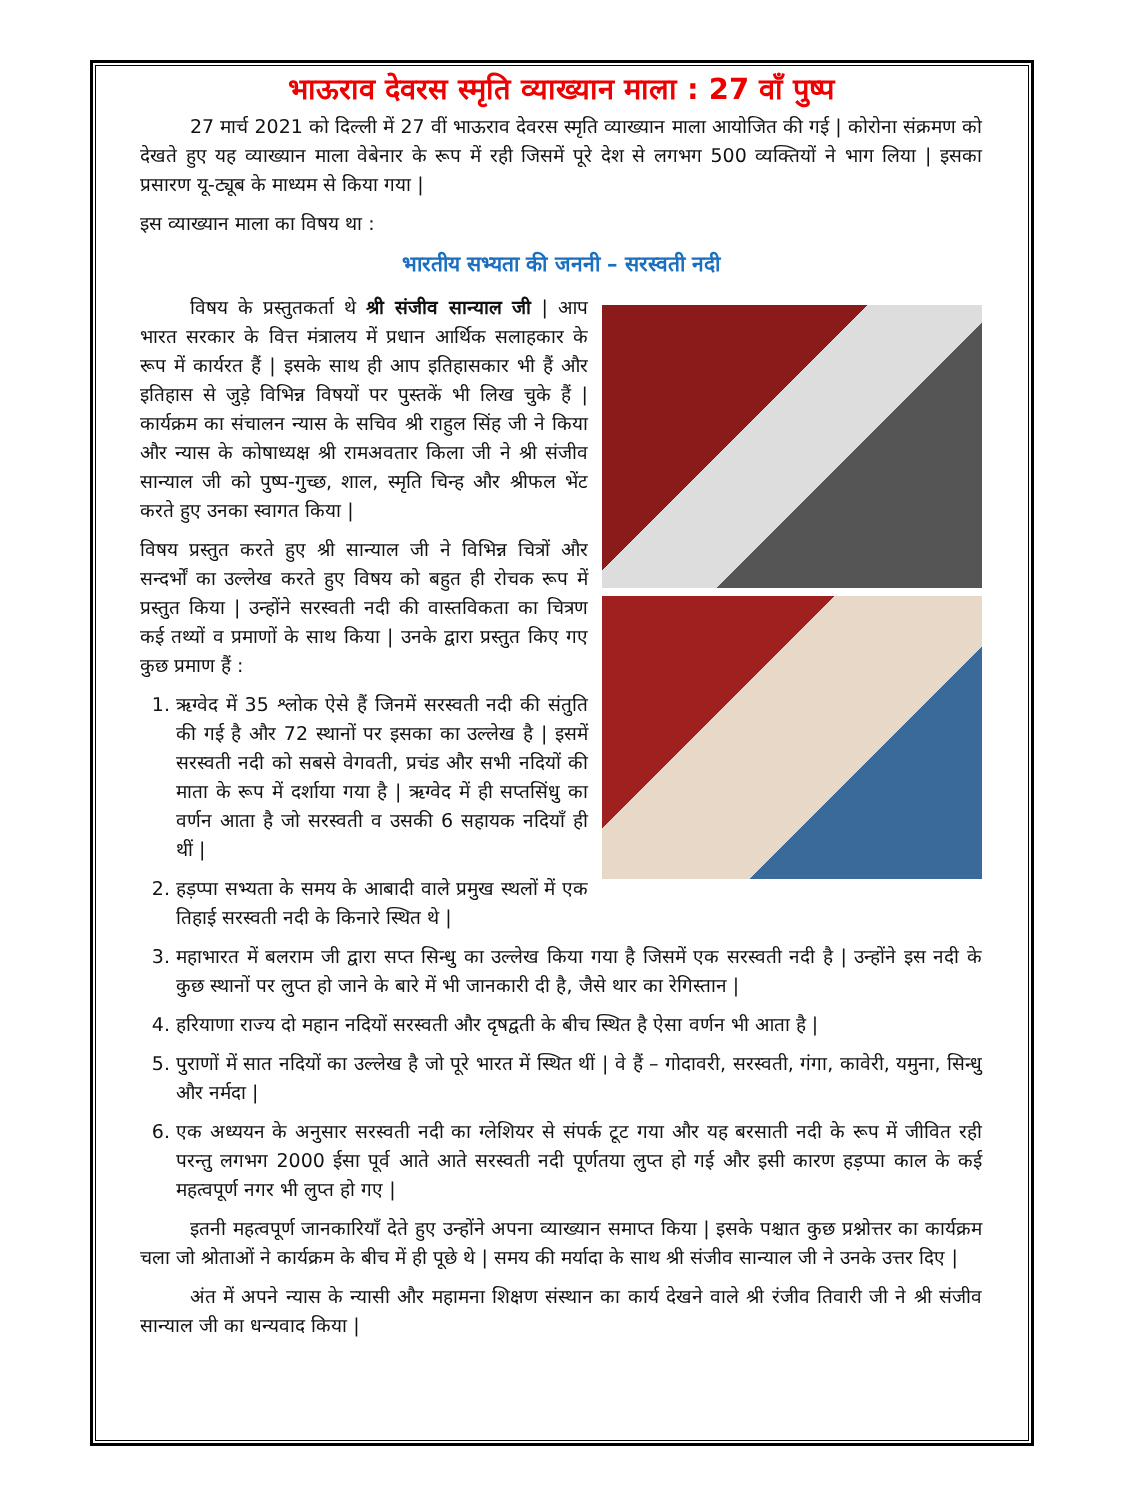भाऊराव देवरस स्मृति व्याख्यान माला : 27 वाँ पुष्प
27 मार्च 2021 को दिल्ली में 27 वीं भाऊराव देवरस स्मृति व्याख्यान माला आयोजित की गई | कोरोना संक्रमण को देखते हुए यह व्याख्यान माला वेबेनार के रूप में रही जिसमें पूरे देश से लगभग 500 व्यक्तियों ने भाग लिया | इसका प्रसारण यू-ट्यूब के माध्यम से किया गया |
इस व्याख्यान माला का विषय था :
भारतीय सभ्यता की जननी – सरस्वती नदी
विषय के प्रस्तुतकर्ता थे श्री संजीव सान्याल जी | आप भारत सरकार के वित्त मंत्रालय में प्रधान आर्थिक सलाहकार के रूप में कार्यरत हैं | इसके साथ ही आप इतिहासकार भी हैं और इतिहास से जुड़े विभिन्न विषयों पर पुस्तकें भी लिख चुके हैं | कार्यक्रम का संचालन न्यास के सचिव श्री राहुल सिंह जी ने किया और न्यास के कोषाध्यक्ष श्री रामअवतार किला जी ने श्री संजीव सान्याल जी को पुष्प-गुच्छ, शाल, स्मृति चिन्ह और श्रीफल भेंट करते हुए उनका स्वागत किया |
विषय प्रस्तुत करते हुए श्री सान्याल जी ने विभिन्न चित्रों और सन्दर्भों का उल्लेख करते हुए विषय को बहुत ही रोचक रूप में प्रस्तुत किया | उन्होंने सरस्वती नदी की वास्तविकता का चित्रण कई तथ्यों व प्रमाणों के साथ किया | उनके द्वारा प्रस्तुत किए गए कुछ प्रमाण हैं :
1. ऋग्वेद में 35 श्लोक ऐसे हैं जिनमें सरस्वती नदी की संतुति की गई है और 72 स्थानों पर इसका का उल्लेख है | इसमें सरस्वती नदी को सबसे वेगवती, प्रचंड और सभी नदियों की माता के रूप में दर्शाया गया है | ऋग्वेद में ही सप्तसिंधु का वर्णन आता है जो सरस्वती व उसकी 6 सहायक नदियाँ ही थीं |
2. हड़प्पा सभ्यता के समय के आबादी वाले प्रमुख स्थलों में एक तिहाई सरस्वती नदी के किनारे स्थित थे |
3. महाभारत में बलराम जी द्वारा सप्त सिन्धु का उल्लेख किया गया है जिसमें एक सरस्वती नदी है | उन्होंने इस नदी के कुछ स्थानों पर लुप्त हो जाने के बारे में भी जानकारी दी है, जैसे थार का रेगिस्तान |
4. हरियाणा राज्य दो महान नदियों सरस्वती और दृषद्वती के बीच स्थित है ऐसा वर्णन भी आता है |
5. पुराणों में सात नदियों का उल्लेख है जो पूरे भारत में स्थित थीं | वे हैं – गोदावरी, सरस्वती, गंगा, कावेरी, यमुना, सिन्धु और नर्मदा |
6. एक अध्ययन के अनुसार सरस्वती नदी का ग्लेशियर से संपर्क टूट गया और यह बरसाती नदी के रूप में जीवित रही परन्तु लगभग 2000 ईसा पूर्व आते आते सरस्वती नदी पूर्णतया लुप्त हो गई और इसी कारण हड़प्पा काल के कई महत्वपूर्ण नगर भी लुप्त हो गए |
इतनी महत्वपूर्ण जानकारियाँ देते हुए उन्होंने अपना व्याख्यान समाप्त किया | इसके पश्चात कुछ प्रश्नोत्तर का कार्यक्रम चला जो श्रोताओं ने कार्यक्रम के बीच में ही पूछे थे | समय की मर्यादा के साथ श्री संजीव सान्याल जी ने उनके उत्तर दिए |
अंत में अपने न्यास के न्यासी और महामना शिक्षण संस्थान का कार्य देखने वाले श्री रंजीव तिवारी जी ने श्री संजीव सान्याल जी का धन्यवाद किया |